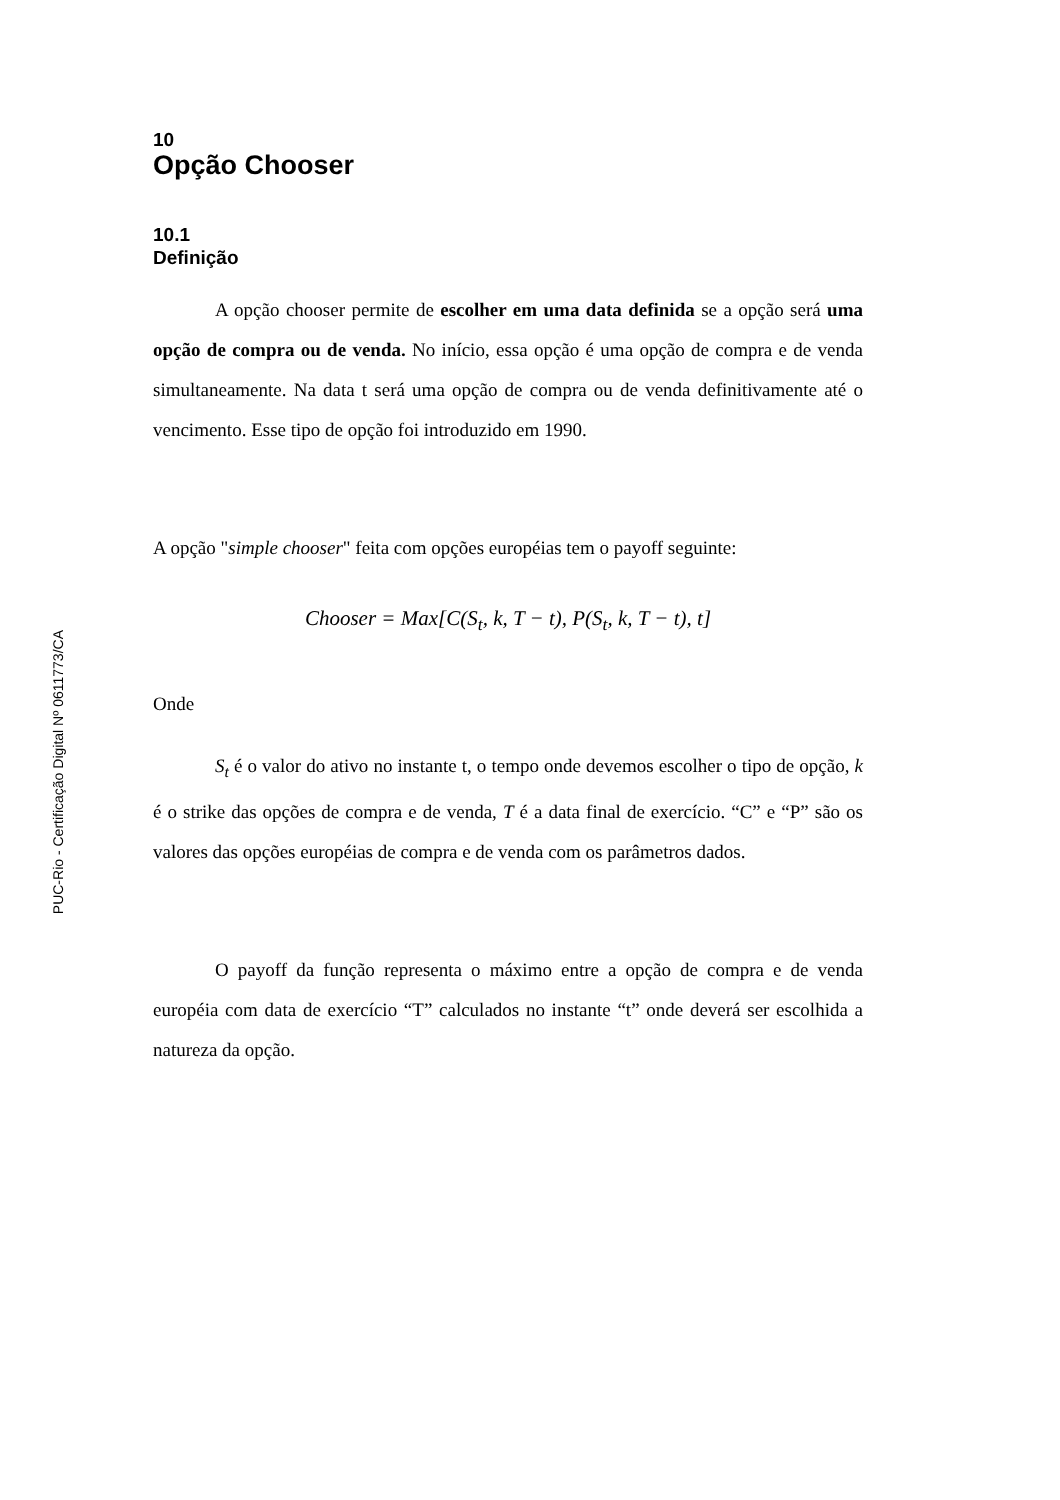PUC-Rio - Certificação Digital Nº 0611773/CA
10
Opção Chooser
10.1
Definição
A opção chooser permite de escolher em uma data definida se a opção será uma opção de compra ou de venda. No início, essa opção é uma opção de compra e de venda simultaneamente. Na data t será uma opção de compra ou de venda definitivamente até o vencimento. Esse tipo de opção foi introduzido em 1990.
A opção "simple chooser" feita com opções européias tem o payoff seguinte:
Chooser = Max[C(S<sub>t</sub>, k, T − t), P(S<sub>t</sub>, k, T − t), t]
Onde
S<sub>t</sub> é o valor do ativo no instante t, o tempo onde devemos escolher o tipo de opção, k é o strike das opções de compra e de venda, T é a data final de exercício. “C” e “P” são os valores das opções européias de compra e de venda com os parâmetros dados.
O payoff da função representa o máximo entre a opção de compra e de venda européia com data de exercício “T” calculados no instante “t” onde deverá ser escolhida a natureza da opção.